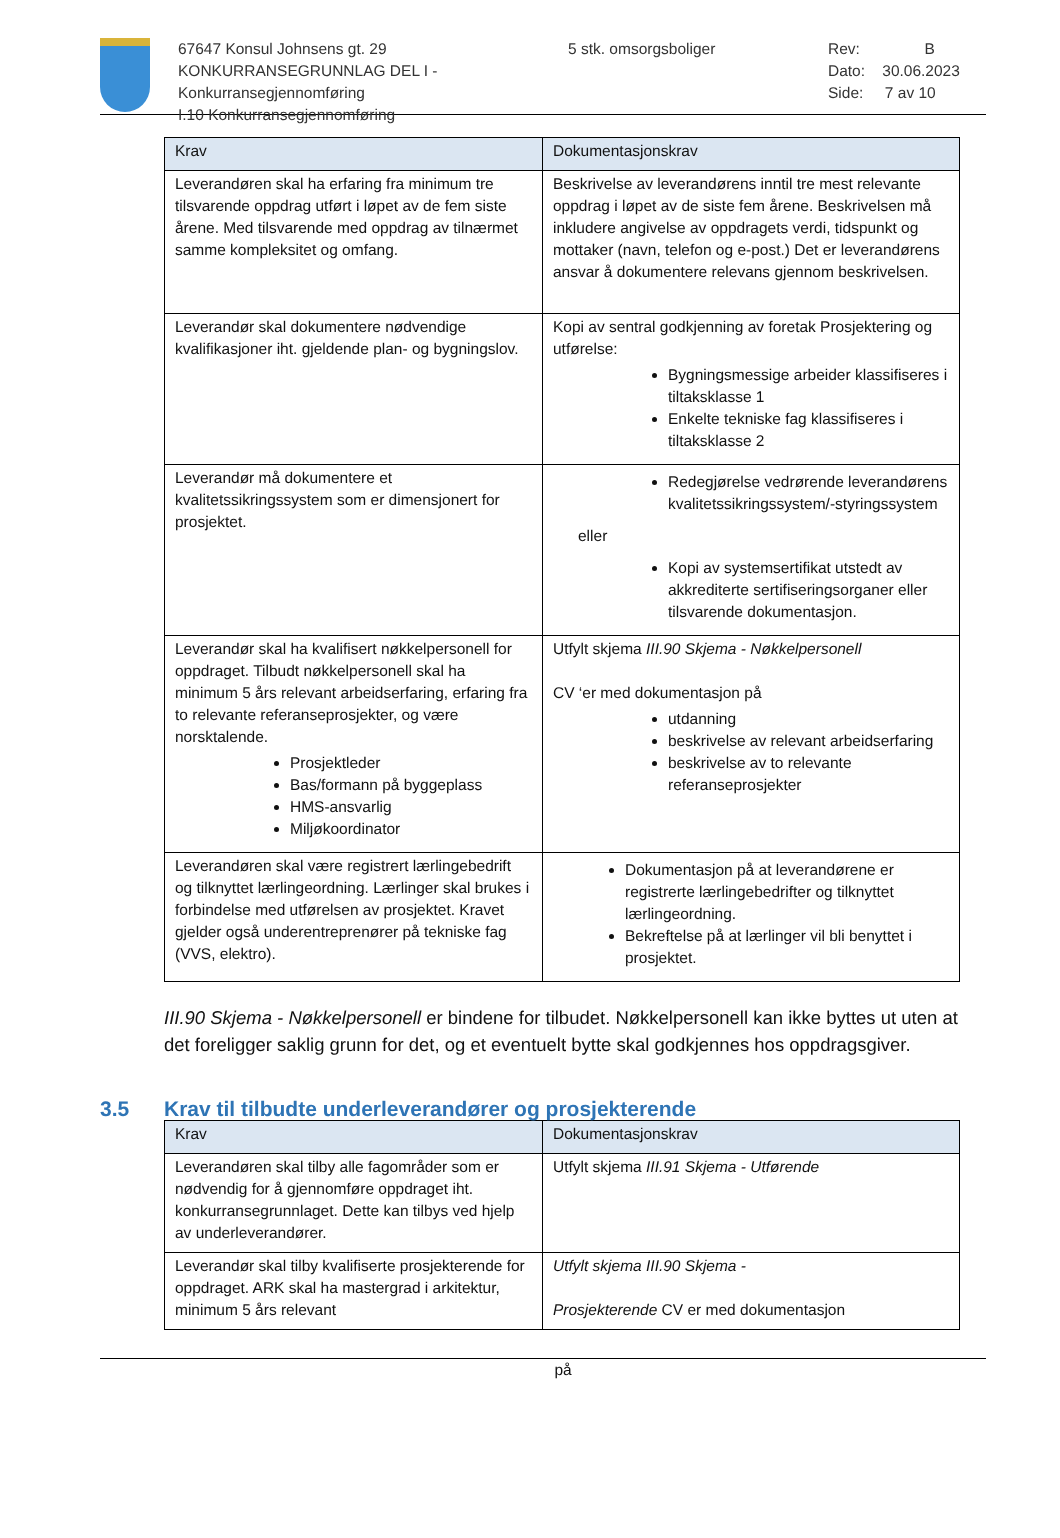67647 Konsul Johnsens gt. 29
KONKURRANSEGRUNNLAG DEL I - Konkurransegjennomføring
I.10 Konkurransegjennomføring
5 stk. omsorgsboliger Rev: B
Dato: 30.06.2023
Side: 7 av 10
| Krav | Dokumentasjonskrav |
| --- | --- |
| Leverandøren skal ha erfaring fra minimum tre tilsvarende oppdrag utført i løpet av de fem siste årene. Med tilsvarende med oppdrag av tilnærmet samme kompleksitet og omfang. | Beskrivelse av leverandørens inntil tre mest relevante oppdrag i løpet av de siste fem årene. Beskrivelsen må inkludere angivelse av oppdragets verdi, tidspunkt og mottaker (navn, telefon og e-post.) Det er leverandørens ansvar å dokumentere relevans gjennom beskrivelsen. |
| Leverandør skal dokumentere nødvendige kvalifikasjoner iht. gjeldende plan- og bygningslov. | Kopi av sentral godkjenning av foretak Prosjektering og utførelse: Bygningsmessige arbeider klassifiseres i tiltaksklasse 1 Enkelte tekniske fag klassifiseres i tiltaksklasse 2 |
| Leverandør må dokumentere et kvalitetssikringssystem som er dimensjonert for prosjektet. | Redegjørelse vedrørende leverandørens kvalitetssikringssystem/-styringssystem eller Kopi av systemsertifikat utstedt av akkrediterte sertifiseringsorganer eller tilsvarende dokumentasjon. |
| Leverandør skal ha kvalifisert nøkkelpersonell for oppdraget. Tilbudt nøkkelpersonell skal ha minimum 5 års relevant arbeidserfaring, erfaring fra to relevante referanseprosjekter, og være norsktalende. Prosjektleder Bas/formann på byggeplass HMS-ansvarlig Miljøkoordinator | Utfylt skjema III.90 Skjema - Nøkkelpersonell CV ‘er med dokumentasjon på utdanning beskrivelse av relevant arbeidserfaring beskrivelse av to relevante referanseprosjekter |
| Leverandøren skal være registrert lærlingebedrift og tilknyttet lærlingeordning. Lærlinger skal brukes i forbindelse med utførelsen av prosjektet. Kravet gjelder også underentreprenører på tekniske fag (VVS, elektro). | Dokumentasjon på at leverandørene er registrerte lærlingebedrifter og tilknyttet lærlingeordning. Bekreftelse på at lærlinger vil bli benyttet i prosjektet. |
III.90 Skjema - Nøkkelpersonell er bindene for tilbudet. Nøkkelpersonell kan ikke byttes ut uten at det foreligger saklig grunn for det, og et eventuelt bytte skal godkjennes hos oppdragsgiver.
3.5 Krav til tilbudte underleverandører og prosjekterende
| Krav | Dokumentasjonskrav |
| --- | --- |
| Leverandøren skal tilby alle fagområder som er nødvendig for å gjennomføre oppdraget iht. konkurransegrunnlaget. Dette kan tilbys ved hjelp av underleverandører. | Utfylt skjema III.91 Skjema - Utførende |
| Leverandør skal tilby kvalifiserte prosjekterende for oppdraget. ARK skal ha mastergrad i arkitektur, minimum 5 års relevant | Utfylt skjema III.90 Skjema - Prosjekterende CV er med dokumentasjon |
på